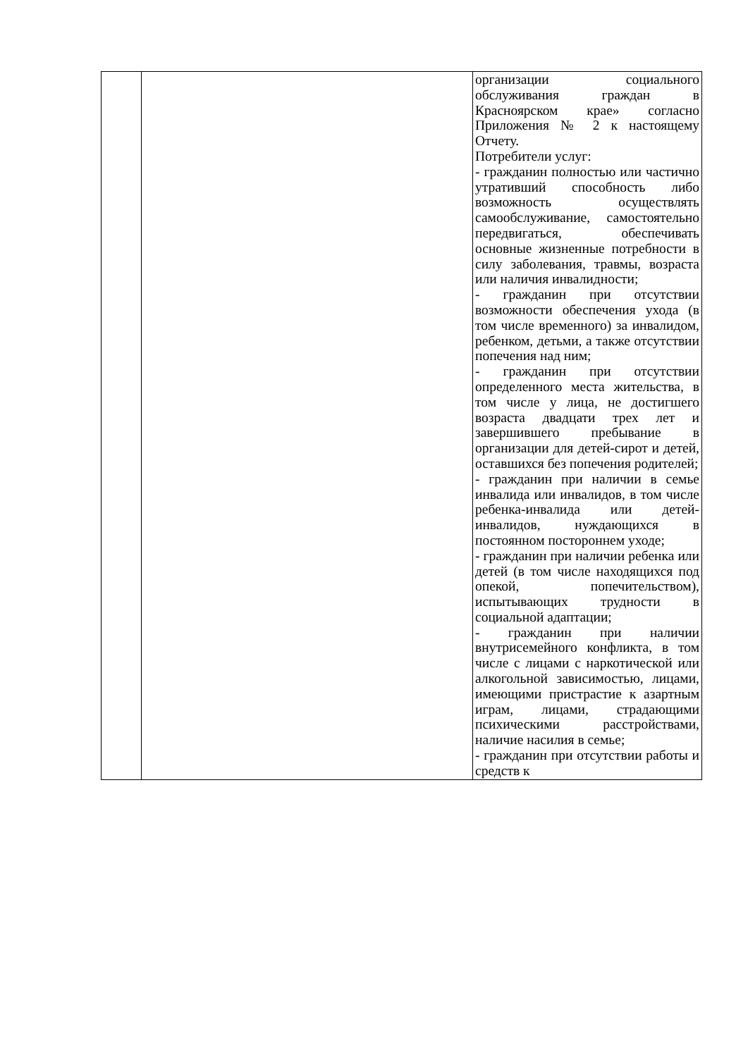| | | организации социального обслуживания граждан в Красноярском крае» согласно Приложения № 2 к настоящему Отчету. Потребители услуг: - гражданин полностью или частично утративший способность либо возможность осуществлять самообслуживание, самостоятельно передвигаться, обеспечивать основные жизненные потребности в силу заболевания, травмы, возраста или наличия инвалидности; - гражданин при отсутствии возможности обеспечения ухода (в том числе временного) за инвалидом, ребенком, детьми, а также отсутствии попечения над ним; - гражданин при отсутствии определенного места жительства, в том числе у лица, не достигшего возраста двадцати трех лет и завершившего пребывание в организации для детей-сирот и детей, оставшихся без попечения родителей; - гражданин при наличии в семье инвалида или инвалидов, в том числе ребенка-инвалида или детей-инвалидов, нуждающихся в постоянном постороннем уходе; - гражданин при наличии ребенка или детей (в том числе находящихся под опекой, попечительством), испытывающих трудности в социальной адаптации; - гражданин при наличии внутрисемейного конфликта, в том числе с лицами с наркотической или алкогольной зависимостью, лицами, имеющими пристрастие к азартным играм, лицами, страдающими психическими расстройствами, наличие насилия в семье; - гражданин при отсутствии работы и средств к |